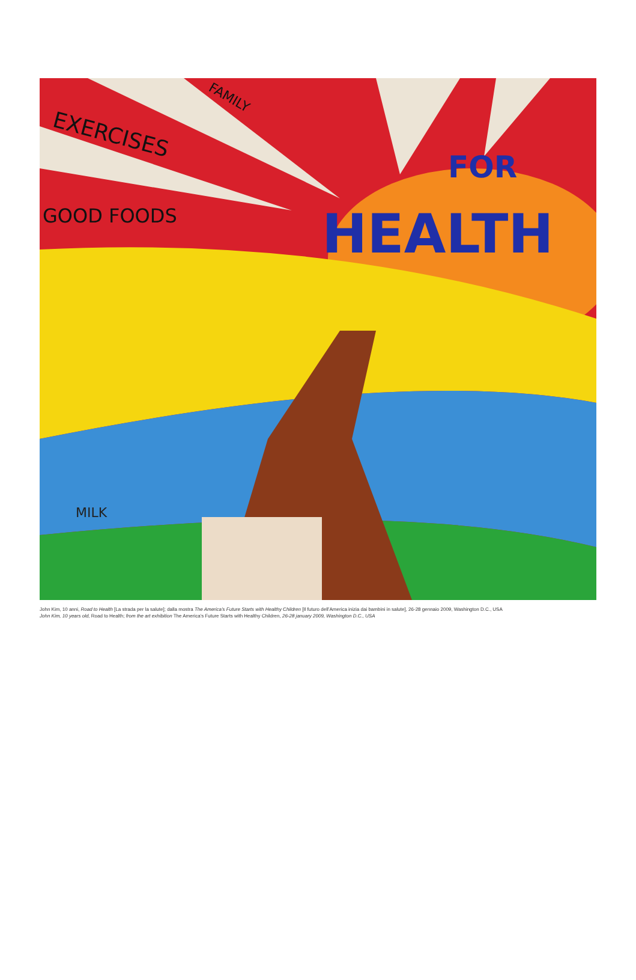EXERCISES
FAMILY
GOOD FOODS
FOR
HEALTH
MILK
John Kim, 10 anni, Road to Health [La strada per la salute]; dalla mostra The America’s Future Starts with Healthy Children [Il futuro dell’America inizia dai bambini in salute], 26-28 gennaio 2009, Washington D.C., USA
John Kim, 10 years old, Road to Health; from the art exhibition The America’s Future Starts with Healthy Children, 26-28 january 2009, Washington D.C., USA